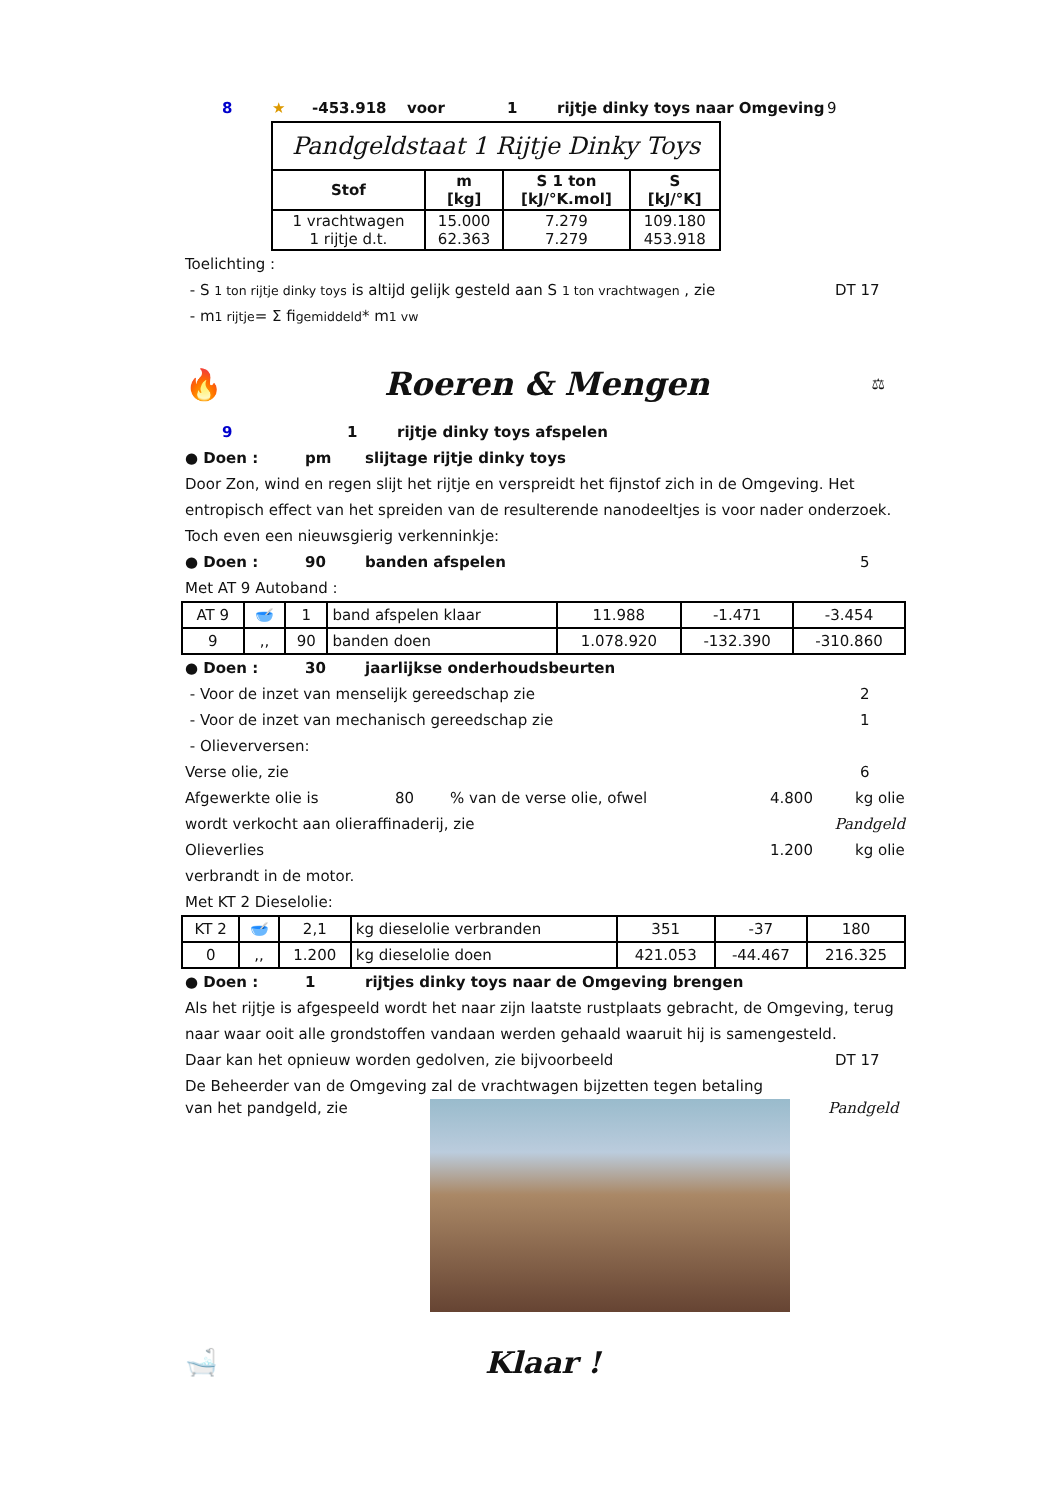8 ★ -453.918 voor 1 rijtje dinky toys naar Omgeving 9
| Pandgeldstaat 1 Rijtje Dinky Toys | | | |
| Stof | m [kg] | S 1 ton [kJ/°K.mol] | S [kJ/°K] |
| 1 vrachtwagen 1 rijtje d.t. | 15.000 62.363 | 7.279 7.279 | 109.180 453.918 |
Toelichting :
- S 1 ton rijtje dinky toys is altijd gelijk gesteld aan S 1 ton vrachtwagen , zie DT 17
- m 1 rijtje = Σ fi gemiddeld * m 1 vw
🔥 Roeren & Mengen ⚖
9 1 rijtje dinky toys afspelen
● Doen : pm slijtage rijtje dinky toys
Door Zon, wind en regen slijt het rijtje en verspreidt het fijnstof zich in de Omgeving. Het entropisch effect van het spreiden van de resulterende nanodeeltjes is voor nader onderzoek. Toch even een nieuwsgierig verkenninkje:
● Doen : 90 banden afspelen 5
Met AT 9 Autoband :
| AT 9 | 🥣 | 1 | band afspelen klaar | 11.988 | -1.471 | -3.454 |
| 9 | ,, | 90 | banden doen | 1.078.920 | -132.390 | -310.860 |
● Doen : 30 jaarlijkse onderhoudsbeurten
- Voor de inzet van menselijk gereedschap zie 2
- Voor de inzet van mechanisch gereedschap zie 1
- Olieverversen:
Verse olie, zie 6
Afgewerkte olie is 80% van de verse olie, ofwel 4.800 kg olie
wordt verkocht aan olieraffinaderij, zie Pandgeld
Olieverlies 1.200 kg olie
verbrandt in de motor.
Met KT 2 Dieselolie:
| KT 2 | 🥣 | 2,1 | kg dieselolie verbranden | 351 | -37 | 180 |
| 0 | ,, | 1.200 | kg dieselolie doen | 421.053 | -44.467 | 216.325 |
● Doen : 1 rijtjes dinky toys naar de Omgeving brengen
Als het rijtje is afgespeeld wordt het naar zijn laatste rustplaats gebracht, de Omgeving, terug naar waar ooit alle grondstoffen vandaan werden gehaald waaruit hij is samengesteld.
Daar kan het opnieuw worden gedolven, zie bijvoorbeeld DT 17
De Beheerder van de Omgeving zal de vrachtwagen bijzetten tegen betaling
van het pandgeld, zie Pandgeld
🛁 Klaar !